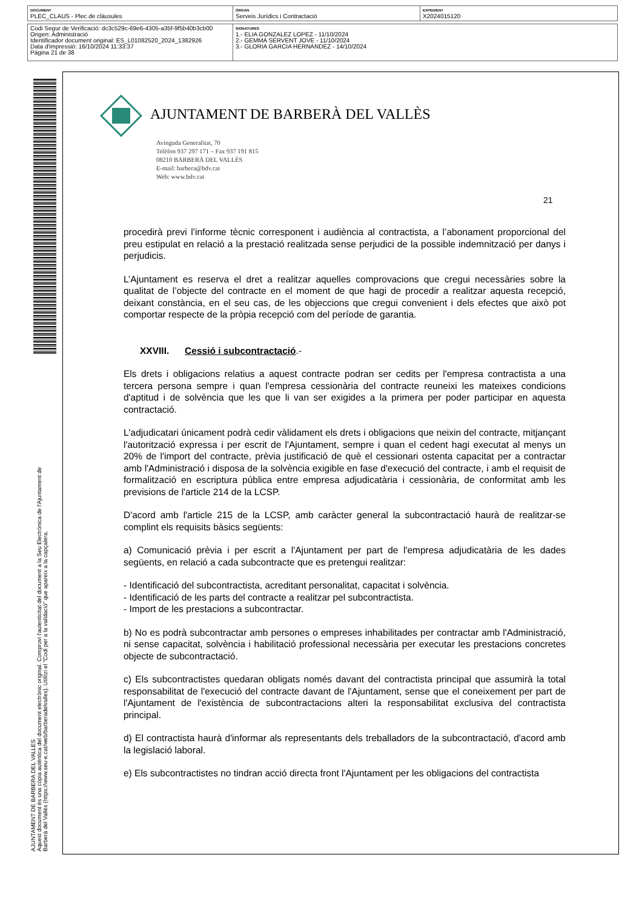| DOCUMENT PLEC_CLAUS - Plec de clàusules | ÒRGAN Serveis Jurídics i Contractació | EXPEDIENT X2024015120 |
| Codi Segur de Verificació: dc3c529c-69e6-4305-a35f-9f5b40b3cb00 Origen: Administració Identificador document original: ES_L01082520_2024_1382926 Data d'impressió: 16/10/2024 11:33:37 Pàgina 21 de 38 | SIGNATURES 1.- ELIA GONZALEZ LOPEZ - 11/10/2024 2.- GEMMA SERVENT JOVE - 11/10/2024 3.- GLORIA GARCIA HERNANDEZ - 14/10/2024 |
AJUNTAMENT DE BARBERA DEL VALLES
Aquest document és una còpia autèntica del document electrònic original. Comprovi l'autenticitat del document a la Seu Electrònica de l'Ajuntament de Barberà del Vallès (https://www.seu-e.cat/web/barberadelvalles). Utilitzi el "Codi per a la validació" que apareix a la capçalera.
AJUNTAMENT DE BARBERÀ DEL VALLÈS
Avinguda Generalitat, 70
Telèfon 937 297 171 – Fax 937 191 815
08210 BARBERÀ DEL VALLÈS
E-mail: barbera@bdv.cat
Web: www.bdv.cat
21
procedirà previ l’informe tècnic corresponent i audiència al contractista, a l’abonament proporcional del preu estipulat en relació a la prestació realitzada sense perjudici de la possible indemnització per danys i perjudicis.
L’Ajuntament es reserva el dret a realitzar aquelles comprovacions que cregui necessàries sobre la qualitat de l’objecte del contracte en el moment de que hagi de procedir a realitzar aquesta recepció, deixant constància, en el seu cas, de les objeccions que cregui convenient i dels efectes que això pot comportar respecte de la pròpia recepció com del període de garantia.
XXVIII. Cessió i subcontractació.-
Els drets i obligacions relatius a aquest contracte podran ser cedits per l'empresa contractista a una tercera persona sempre i quan l'empresa cessionària del contracte reuneixi les mateixes condicions d'aptitud i de solvència que les que li van ser exigides a la primera per poder participar en aquesta contractació.
L'adjudicatari únicament podrà cedir vàlidament els drets i obligacions que neixin del contracte, mitjançant l'autorització expressa i per escrit de l'Ajuntament, sempre i quan el cedent hagi executat al menys un 20% de l'import del contracte, prèvia justificació de què el cessionari ostenta capacitat per a contractar amb l'Administració i disposa de la solvència exigible en fase d'execució del contracte, i amb el requisit de formalització en escriptura pública entre empresa adjudicatària i cessionària, de conformitat amb les previsions de l'article 214 de la LCSP.
D'acord amb l'article 215 de la LCSP, amb caràcter general la subcontractació haurà de realitzar-se complint els requisits bàsics següents:
a) Comunicació prèvia i per escrit a l'Ajuntament per part de l'empresa adjudicatària de les dades següents, en relació a cada subcontracte que es pretengui realitzar:
- Identificació del subcontractista, acreditant personalitat, capacitat i solvència.
- Identificació de les parts del contracte a realitzar pel subcontractista.
- Import de les prestacions a subcontractar.
b) No es podrà subcontractar amb persones o empreses inhabilitades per contractar amb l'Administració, ni sense capacitat, solvència i habilitació professional necessària per executar les prestacions concretes objecte de subcontractació.
c) Els subcontractistes quedaran obligats només davant del contractista principal que assumirà la total responsabilitat de l'execució del contracte davant de l'Ajuntament, sense que el coneixement per part de l'Ajuntament de l'existència de subcontractacions alteri la responsabilitat exclusiva del contractista principal.
d) El contractista haurà d'informar als representants dels treballadors de la subcontractació, d'acord amb la legislació laboral.
e) Els subcontractistes no tindran acció directa front l'Ajuntament per les obligacions del contractista